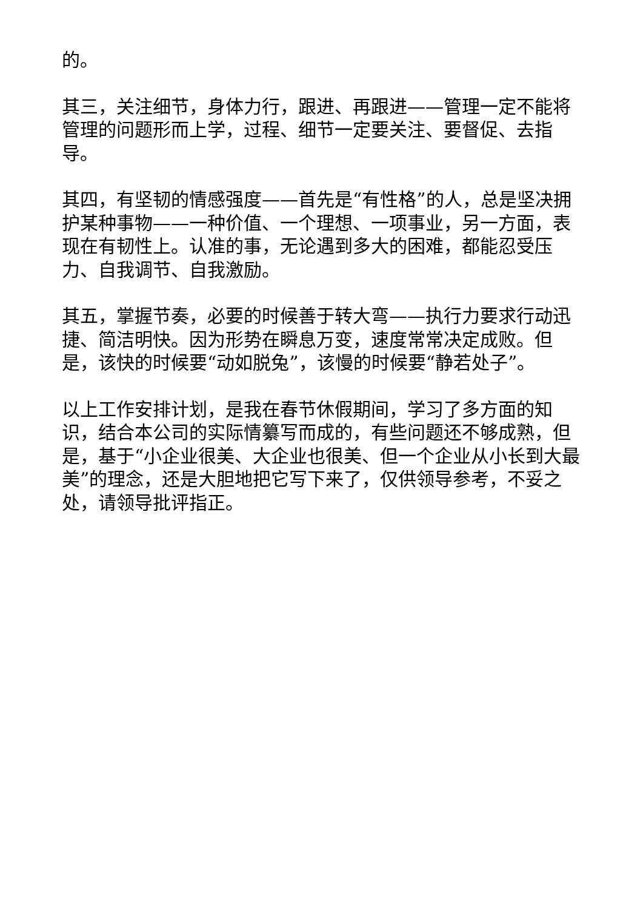的。
其三，关注细节，身体力行，跟进、再跟进——管理一定不能将管理的问题形而上学，过程、细节一定要关注、要督促、去指导。
其四，有坚韧的情感强度——首先是“有性格”的人，总是坚决拥护某种事物——一种价值、一个理想、一项事业，另一方面，表现在有韧性上。认准的事，无论遇到多大的困难，都能忍受压力、自我调节、自我激励。
其五，掌握节奏，必要的时候善于转大弯——执行力要求行动迅捷、简洁明快。因为形势在瞬息万变，速度常常决定成败。但是，该快的时候要“动如脱兔”，该慢的时候要“静若处子”。
以上工作安排计划，是我在春节休假期间，学习了多方面的知识，结合本公司的实际情纂写而成的，有些问题还不够成熟，但是，基于“小企业很美、大企业也很美、但一个企业从小长到大最美”的理念，还是大胆地把它写下来了，仅供领导参考，不妥之处，请领导批评指正。